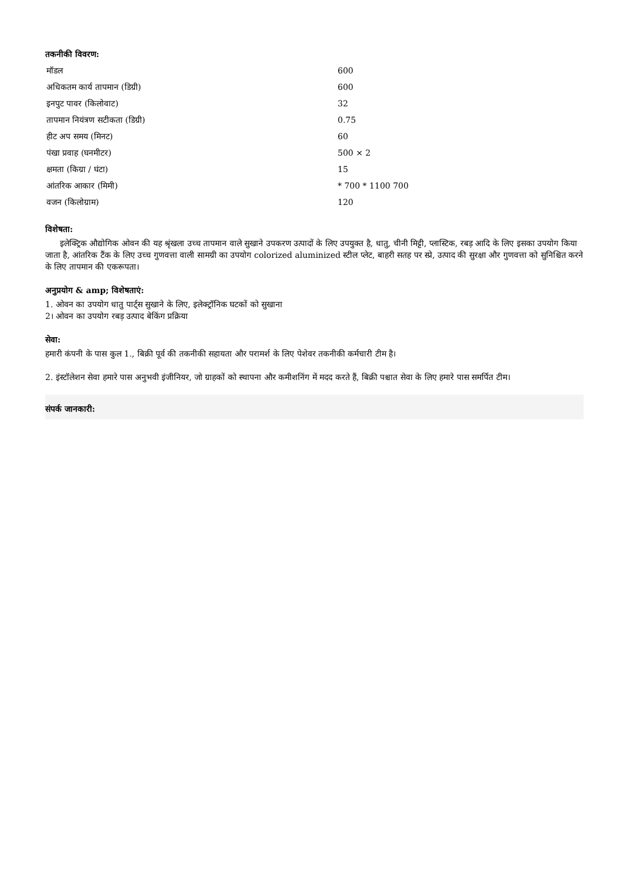तकनीकी विवरण:
| मॉडल | 600 |
| अधिकतम कार्य तापमान (डिग्री) | 600 |
| इनपुट पावर (किलोवाट) | 32 |
| तापमान नियंत्रण सटीकता (डिग्री) | 0.75 |
| हीट अप समय (मिनट) | 60 |
| पंखा प्रवाह (घनमीटर) | 500 × 2 |
| क्षमता (किग्रा / घंटा) | 15 |
| आंतरिक आकार (मिमी) | * 700 * 1100 700 |
| वजन (किलोग्राम) | 120 |
विशेषता:
इलेक्ट्रिक औद्योगिक ओवन की यह श्रृंखला उच्च तापमान वाले सुखाने उपकरण उत्पादों के लिए उपयुक्त है, धातु, चीनी मिट्टी, प्लास्टिक, रबड़ आदि के लिए इसका उपयोग किया जाता है, आंतरिक टैंक के लिए उच्च गुणवत्ता वाली सामग्री का उपयोग colorized aluminized स्टील प्लेट, बाहरी सतह पर स्प्रे, उत्पाद की सुरक्षा और गुणवत्ता को सुनिश्चित करने के लिए तापमान की एकरूपता।
अनुप्रयोग & amp; विशेषताएं:
1. ओवन का उपयोग धातु पार्ट्स सुखाने के लिए, इलेक्ट्रॉनिक घटकों को सुखाना
2। ओवन का उपयोग रबड़ उत्पाद बेकिंग प्रक्रिया
सेवा:
हमारी कंपनी के पास कुल 1., बिक्री पूर्व की तकनीकी सहायता और परामर्श के लिए पेशेवर तकनीकी कर्मचारी टीम है।
2. इंस्टॉलेशन सेवा हमारे पास अनुभवी इंजीनियर, जो ग्राहकों को स्थापना और कमीशनिंग में मदद करते हैं, बिक्री पश्चात सेवा के लिए हमारे पास समर्पित टीम।
संपर्क जानकारी: